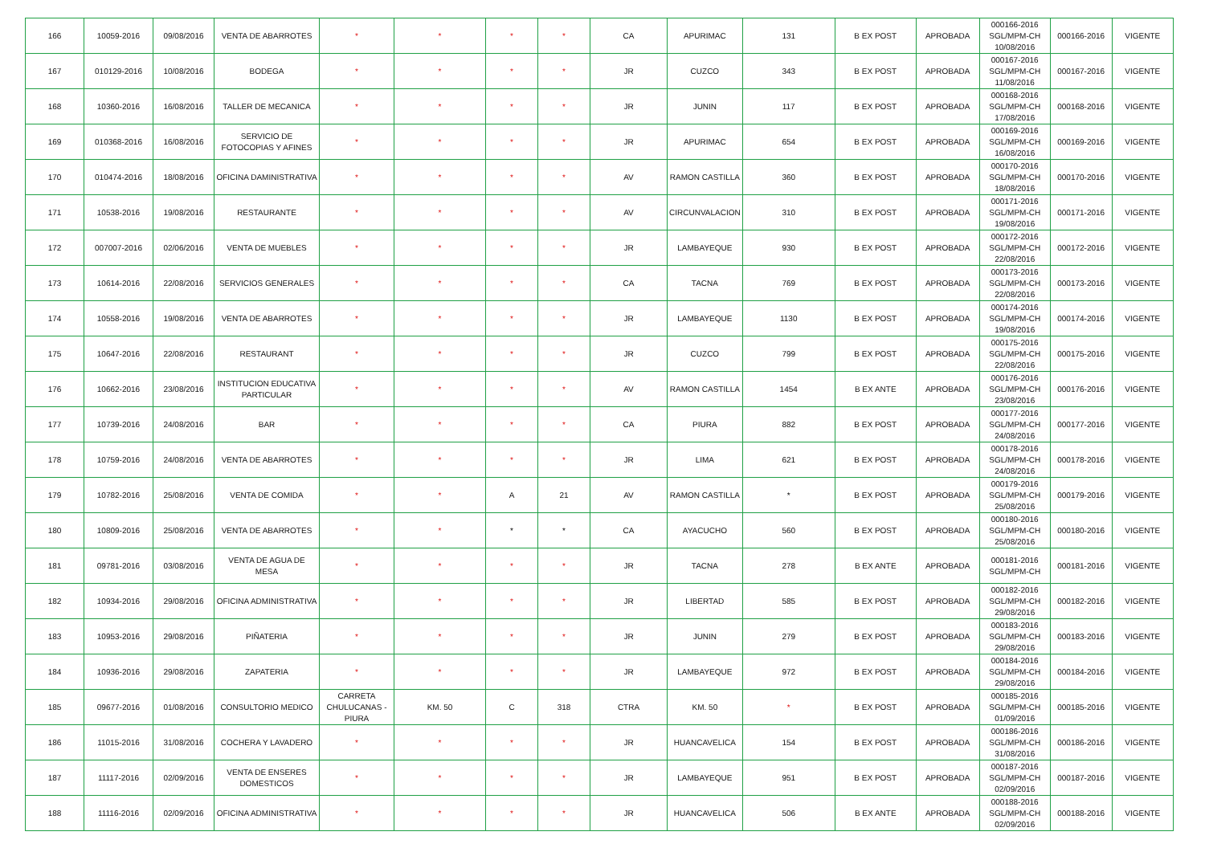| 166 | 10059-2016 | 09/08/2016 | VENTA DE ABARROTES | * | * | * | * | CA | APURIMAC | 131 | B EX POST | APROBADA | 000166-2016 SGL/MPM-CH 10/08/2016 | 000166-2016 | VIGENTE |
| 167 | 010129-2016 | 10/08/2016 | BODEGA | * | * | * | * | JR | CUZCO | 343 | B EX POST | APROBADA | 000167-2016 SGL/MPM-CH 11/08/2016 | 000167-2016 | VIGENTE |
| 168 | 10360-2016 | 16/08/2016 | TALLER DE MECANICA | * | * | * | * | JR | JUNIN | 117 | B EX POST | APROBADA | 000168-2016 SGL/MPM-CH 17/08/2016 | 000168-2016 | VIGENTE |
| 169 | 010368-2016 | 16/08/2016 | SERVICIO DE FOTOCOPIAS Y AFINES | * | * | * | * | JR | APURIMAC | 654 | B EX POST | APROBADA | 000169-2016 SGL/MPM-CH 16/08/2016 | 000169-2016 | VIGENTE |
| 170 | 010474-2016 | 18/08/2016 | OFICINA DAMINISTRATIVA | * | * | * | * | AV | RAMON CASTILLA | 360 | B EX POST | APROBADA | 000170-2016 SGL/MPM-CH 18/08/2016 | 000170-2016 | VIGENTE |
| 171 | 10538-2016 | 19/08/2016 | RESTAURANTE | * | * | * | * | AV | CIRCUNVALACION | 310 | B EX POST | APROBADA | 000171-2016 SGL/MPM-CH 19/08/2016 | 000171-2016 | VIGENTE |
| 172 | 007007-2016 | 02/06/2016 | VENTA DE MUEBLES | * | * | * | * | JR | LAMBAYEQUE | 930 | B EX POST | APROBADA | 000172-2016 SGL/MPM-CH 22/08/2016 | 000172-2016 | VIGENTE |
| 173 | 10614-2016 | 22/08/2016 | SERVICIOS GENERALES | * | * | * | * | CA | TACNA | 769 | B EX POST | APROBADA | 000173-2016 SGL/MPM-CH 22/08/2016 | 000173-2016 | VIGENTE |
| 174 | 10558-2016 | 19/08/2016 | VENTA DE ABARROTES | * | * | * | * | JR | LAMBAYEQUE | 1130 | B EX POST | APROBADA | 000174-2016 SGL/MPM-CH 19/08/2016 | 000174-2016 | VIGENTE |
| 175 | 10647-2016 | 22/08/2016 | RESTAURANT | * | * | * | * | JR | CUZCO | 799 | B EX POST | APROBADA | 000175-2016 SGL/MPM-CH 22/08/2016 | 000175-2016 | VIGENTE |
| 176 | 10662-2016 | 23/08/2016 | INSTITUCION EDUCATIVA PARTICULAR | * | * | * | * | AV | RAMON CASTILLA | 1454 | B EX ANTE | APROBADA | 000176-2016 SGL/MPM-CH 23/08/2016 | 000176-2016 | VIGENTE |
| 177 | 10739-2016 | 24/08/2016 | BAR | * | * | * | * | CA | PIURA | 882 | B EX POST | APROBADA | 000177-2016 SGL/MPM-CH 24/08/2016 | 000177-2016 | VIGENTE |
| 178 | 10759-2016 | 24/08/2016 | VENTA DE ABARROTES | * | * | * | * | JR | LIMA | 621 | B EX POST | APROBADA | 000178-2016 SGL/MPM-CH 24/08/2016 | 000178-2016 | VIGENTE |
| 179 | 10782-2016 | 25/08/2016 | VENTA DE COMIDA | * | * | A | 21 | AV | RAMON CASTILLA | * | B EX POST | APROBADA | 000179-2016 SGL/MPM-CH 25/08/2016 | 000179-2016 | VIGENTE |
| 180 | 10809-2016 | 25/08/2016 | VENTA DE ABARROTES | * | * | * | * | CA | AYACUCHO | 560 | B EX POST | APROBADA | 000180-2016 SGL/MPM-CH 25/08/2016 | 000180-2016 | VIGENTE |
| 181 | 09781-2016 | 03/08/2016 | VENTA DE AGUA DE MESA | * | * | * | * | JR | TACNA | 278 | B EX ANTE | APROBADA | 000181-2016 SGL/MPM-CH | 000181-2016 | VIGENTE |
| 182 | 10934-2016 | 29/08/2016 | OFICINA ADMINISTRATIVA | * | * | * | * | JR | LIBERTAD | 585 | B EX POST | APROBADA | 000182-2016 SGL/MPM-CH 29/08/2016 | 000182-2016 | VIGENTE |
| 183 | 10953-2016 | 29/08/2016 | PIÑATERIA | * | * | * | * | JR | JUNIN | 279 | B EX POST | APROBADA | 000183-2016 SGL/MPM-CH 29/08/2016 | 000183-2016 | VIGENTE |
| 184 | 10936-2016 | 29/08/2016 | ZAPATERIA | * | * | * | * | JR | LAMBAYEQUE | 972 | B EX POST | APROBADA | 000184-2016 SGL/MPM-CH 29/08/2016 | 000184-2016 | VIGENTE |
| 185 | 09677-2016 | 01/08/2016 | CONSULTORIO MEDICO | CARRETA CHULUCANAS - PIURA | KM. 50 | C | 318 | CTRA | KM. 50 | * | B EX POST | APROBADA | 000185-2016 SGL/MPM-CH 01/09/2016 | 000185-2016 | VIGENTE |
| 186 | 11015-2016 | 31/08/2016 | COCHERA Y LAVADERO | * | * | * | * | JR | HUANCAVELICA | 154 | B EX POST | APROBADA | 000186-2016 SGL/MPM-CH 31/08/2016 | 000186-2016 | VIGENTE |
| 187 | 11117-2016 | 02/09/2016 | VENTA DE ENSERES DOMESTICOS | * | * | * | * | JR | LAMBAYEQUE | 951 | B EX POST | APROBADA | 000187-2016 SGL/MPM-CH 02/09/2016 | 000187-2016 | VIGENTE |
| 188 | 11116-2016 | 02/09/2016 | OFICINA ADMINISTRATIVA | * | * | * | * | JR | HUANCAVELICA | 506 | B EX ANTE | APROBADA | 000188-2016 SGL/MPM-CH 02/09/2016 | 000188-2016 | VIGENTE |